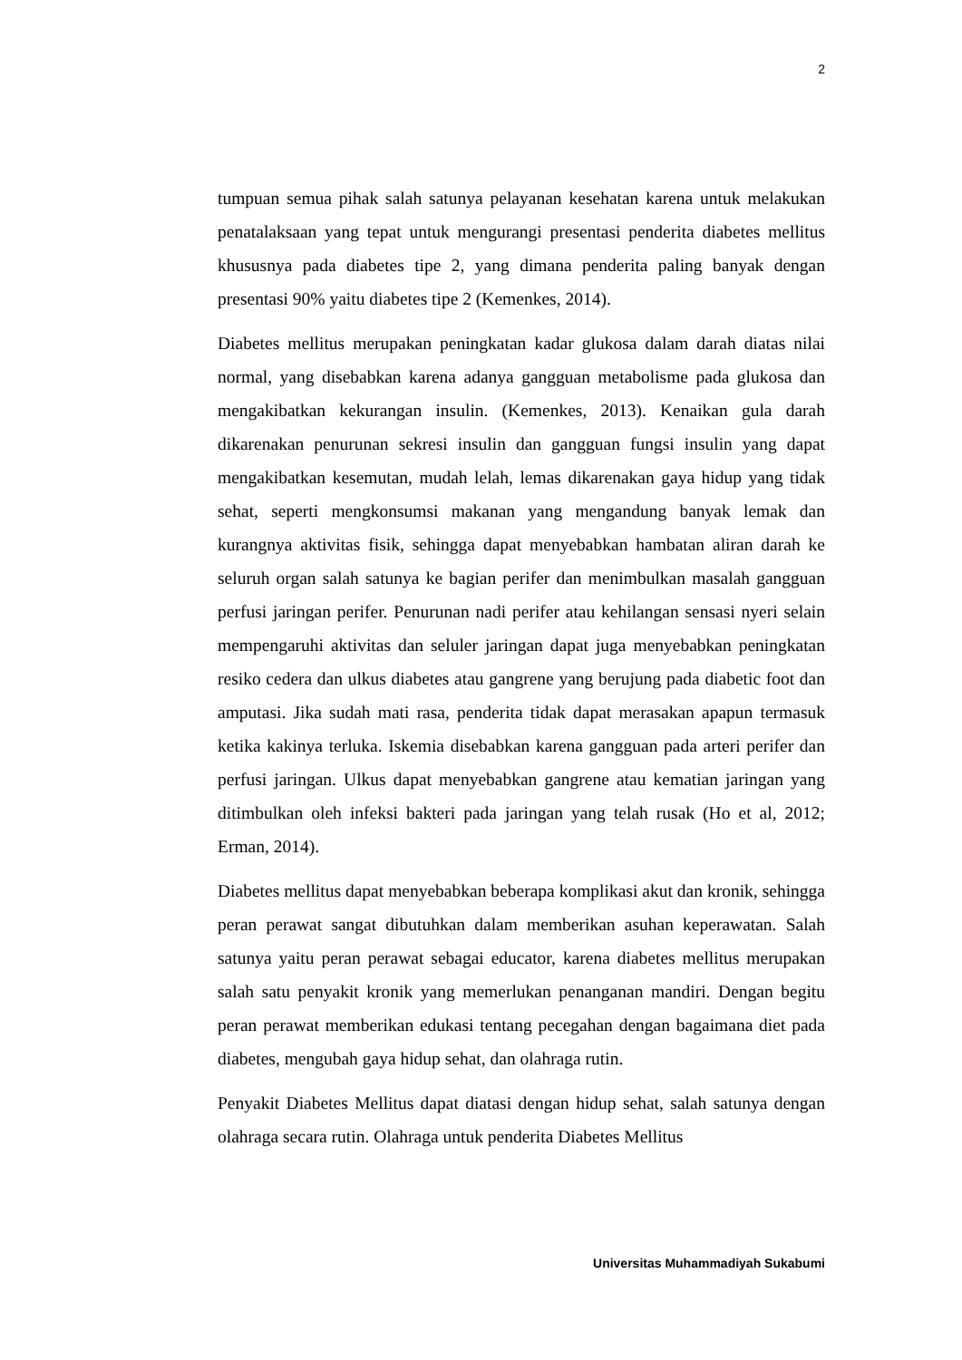2
tumpuan semua pihak salah satunya pelayanan kesehatan karena untuk melakukan penatalaksaan yang tepat untuk mengurangi presentasi penderita diabetes mellitus khususnya pada diabetes tipe 2, yang dimana penderita paling banyak dengan presentasi 90% yaitu diabetes tipe 2 (Kemenkes, 2014).
Diabetes mellitus merupakan peningkatan kadar glukosa dalam darah diatas nilai normal, yang disebabkan karena adanya gangguan metabolisme pada glukosa dan mengakibatkan kekurangan insulin. (Kemenkes, 2013). Kenaikan gula darah dikarenakan penurunan sekresi insulin dan gangguan fungsi insulin yang dapat mengakibatkan kesemutan, mudah lelah, lemas dikarenakan gaya hidup yang tidak sehat, seperti mengkonsumsi makanan yang mengandung banyak lemak dan kurangnya aktivitas fisik, sehingga dapat menyebabkan hambatan aliran darah ke seluruh organ salah satunya ke bagian perifer dan menimbulkan masalah gangguan perfusi jaringan perifer. Penurunan nadi perifer atau kehilangan sensasi nyeri selain mempengaruhi aktivitas dan seluler jaringan dapat juga menyebabkan peningkatan resiko cedera dan ulkus diabetes atau gangrene yang berujung pada diabetic foot dan amputasi. Jika sudah mati rasa, penderita tidak dapat merasakan apapun termasuk ketika kakinya terluka. Iskemia disebabkan karena gangguan pada arteri perifer dan perfusi jaringan. Ulkus dapat menyebabkan gangrene atau kematian jaringan yang ditimbulkan oleh infeksi bakteri pada jaringan yang telah rusak (Ho et al, 2012; Erman, 2014).
Diabetes mellitus dapat menyebabkan beberapa komplikasi akut dan kronik, sehingga peran perawat sangat dibutuhkan dalam memberikan asuhan keperawatan. Salah satunya yaitu peran perawat sebagai educator, karena diabetes mellitus merupakan salah satu penyakit kronik yang memerlukan penanganan mandiri. Dengan begitu peran perawat memberikan edukasi tentang pecegahan dengan bagaimana diet pada diabetes, mengubah gaya hidup sehat, dan olahraga rutin.
Penyakit Diabetes Mellitus dapat diatasi dengan hidup sehat, salah satunya dengan olahraga secara rutin. Olahraga untuk penderita Diabetes Mellitus
Universitas Muhammadiyah Sukabumi